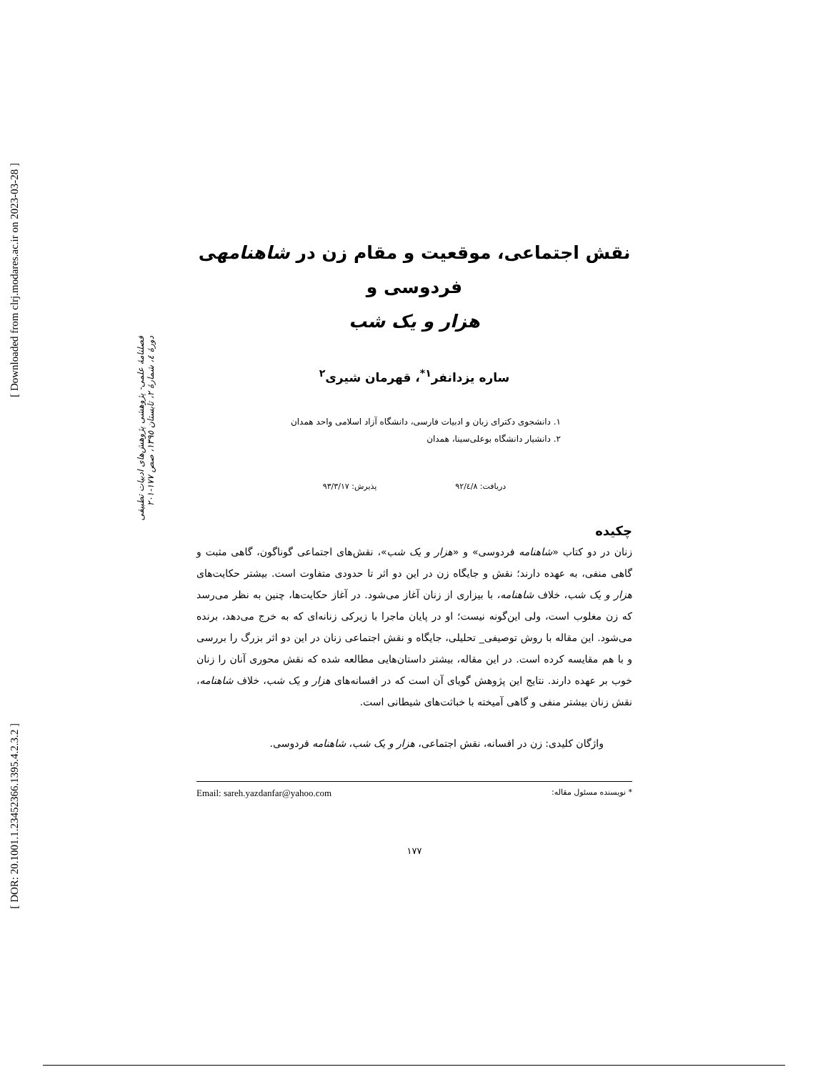[ Downloaded from clrj.modares.ac.ir on 2023-03-28 ]
[ DOR: 20.1001.1.23452366.1395.4.2.3.2 ]
فصلنامهٔ علمی- پژوهشی پژوهش‌های ادبیات تطبیقی
دورهٔ ٤، شمارهٔ ٢، تابستان ١٣٩٥، صص ١٧٧-٢٠١
نقش اجتماعی، موقعیت و مقام زن در شاهنامهی فردوسی و
هزار و یک شب
ساره یزدانفر<sup>١*</sup>، قهرمان شیری<sup>٢</sup>
١. دانشجوی دکترای زبان و ادبیات فارسی، دانشگاه آزاد اسلامی واحد همدان
٢. دانشیار دانشگاه بوعلی‌سینا، همدان
دریافت: ٩٢/٤/٨ پذیرش: ٩٣/٣/١٧
چکیده
زنان در دو کتاب «شاهنامه فردوسی» و «هزار و یک شب»، نقش‌های اجتماعی گوناگون، گاهی مثبت و گاهی منفی، به عهده دارند؛ نقش و جایگاه زن در این دو اثر تا حدودی متفاوت است. بیشتر حکایت‌های هزار و یک شب، خلاف شاهنامه، با بیزاری از زنان آغاز می‌شود. در آغاز حکایت‌ها، چنین به نظر می‌رسد که زن مغلوب است، ولی این‌گونه نیست؛ او در پایان ماجرا با زیرکی زنانه‌ای که به خرج می‌دهد، برنده می‌شود. این مقاله با روش توصیفی_ تحلیلی، جایگاه و نقش اجتماعی زنان در این دو اثر بزرگ را بررسی و با هم مقایسه کرده است. در این مقاله، بیشتر داستان‌هایی مطالعه شده که نقش محوری آنان را زنان خوب بر عهده دارند. نتایج این پژوهش گویای آن است که در افسانه‌های هزار و یک شب، خلاف شاهنامه، نقش زنان بیشتر منفی و گاهی آمیخته با خباثت‌های شیطانی است.
واژگان کلیدی: زن در افسانه، نقش اجتماعی، هزار و یک شب، شاهنامه فردوسی.
* نویسنده مسئول مقاله: Email: sareh.yazdanfar@yahoo.com
١٧٧